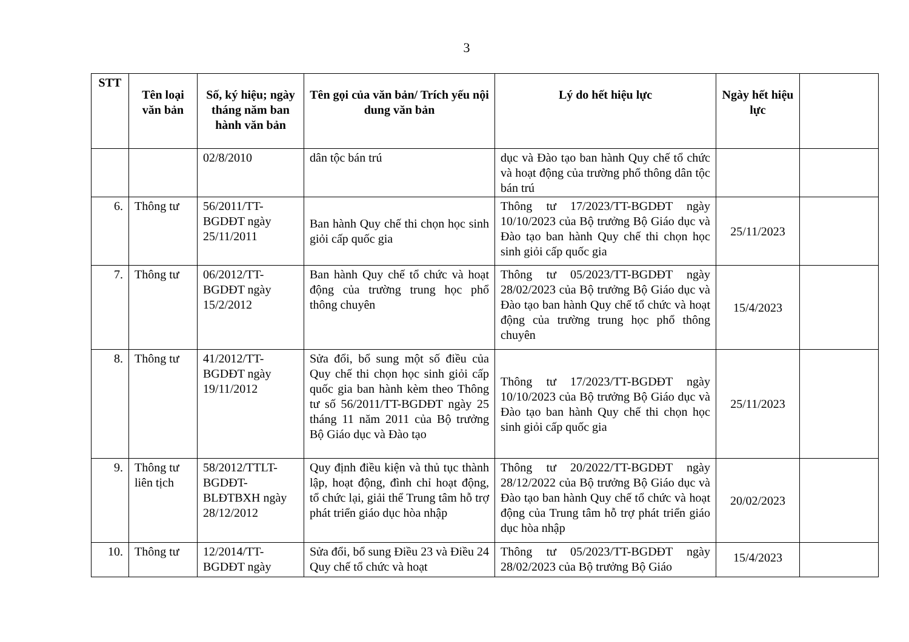3
| STT | Tên loại văn bản | Số, ký hiệu; ngày tháng năm ban hành văn bản | Tên gọi của văn bản/ Trích yếu nội dung văn bản | Lý do hết hiệu lực | Ngày hết hiệu lực | |
| --- | --- | --- | --- | --- | --- | --- |
| | | 02/8/2010 | dân tộc bán trú | dục và Đào tạo ban hành Quy chế tổ chức và hoạt động của trường phổ thông dân tộc bán trú | | |
| 6. | Thông tư | 56/2011/TT-BGDĐT ngày 25/11/2011 | Ban hành Quy chế thi chọn học sinh giỏi cấp quốc gia | Thông tư 17/2023/TT-BGDĐT ngày 10/10/2023 của Bộ trưởng Bộ Giáo dục và Đào tạo ban hành Quy chế thi chọn học sinh giỏi cấp quốc gia | 25/11/2023 | |
| 7. | Thông tư | 06/2012/TT-BGDĐT ngày 15/2/2012 | Ban hành Quy chế tổ chức và hoạt động của trường trung học phổ thông chuyên | Thông tư 05/2023/TT-BGDĐT ngày 28/02/2023 của Bộ trưởng Bộ Giáo dục và Đào tạo ban hành Quy chế tổ chức và hoạt động của trường trung học phổ thông chuyên | 15/4/2023 | |
| 8. | Thông tư | 41/2012/TT-BGDĐT ngày 19/11/2012 | Sửa đổi, bổ sung một số điều của Quy chế thi chọn học sinh giỏi cấp quốc gia ban hành kèm theo Thông tư số 56/2011/TT-BGDĐT ngày 25 tháng 11 năm 2011 của Bộ trưởng Bộ Giáo dục và Đào tạo | Thông tư 17/2023/TT-BGDĐT ngày 10/10/2023 của Bộ trưởng Bộ Giáo dục và Đào tạo ban hành Quy chế thi chọn học sinh giỏi cấp quốc gia | 25/11/2023 | |
| 9. | Thông tư liên tịch | 58/2012/TTLT-BGDĐT-BLĐTBXH ngày 28/12/2012 | Quy định điều kiện và thủ tục thành lập, hoạt động, đình chỉ hoạt động, tổ chức lại, giải thể Trung tâm hỗ trợ phát triển giáo dục hòa nhập | Thông tư 20/2022/TT-BGDĐT ngày 28/12/2022 của Bộ trưởng Bộ Giáo dục và Đào tạo ban hành Quy chế tổ chức và hoạt động của Trung tâm hỗ trợ phát triển giáo dục hòa nhập | 20/02/2023 | |
| 10. | Thông tư | 12/2014/TT-BGDĐT ngày | Sửa đổi, bổ sung Điều 23 và Điều 24 Quy chế tổ chức và hoạt | Thông tư 05/2023/TT-BGDĐT ngày 28/02/2023 của Bộ trưởng Bộ Giáo | 15/4/2023 | |